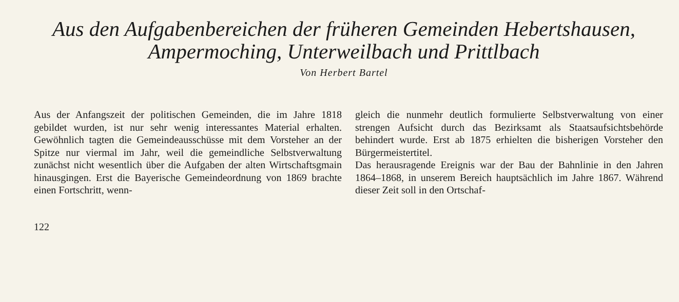Aus den Aufgabenbereichen der früheren Gemeinden Hebertshausen,
Ampermoching, Unterweilbach und Prittlbach
Von Herbert Bartel
Aus der Anfangszeit der politischen Gemeinden, die im Jahre 1818 gebildet wurden, ist nur sehr wenig interessantes Material erhalten. Gewöhnlich tagten die Gemeindeausschüsse mit dem Vorsteher an der Spitze nur viermal im Jahr, weil die gemeindliche Selbstverwaltung zunächst nicht wesentlich über die Aufgaben der alten Wirtschaftsgmain hinausgingen. Erst die Bayerische Gemeindeordnung von 1869 brachte einen Fortschritt, wenn-
gleich die nunmehr deutlich formulierte Selbstverwaltung von einer strengen Aufsicht durch das Bezirksamt als Staatsaufsichtsbehörde behindert wurde. Erst ab 1875 erhielten die bisherigen Vorsteher den Bürgermeistertitel.
Das herausragende Ereignis war der Bau der Bahnlinie in den Jahren 1864–1868, in unserem Bereich hauptsächlich im Jahre 1867. Während dieser Zeit soll in den Ortschaf-
122